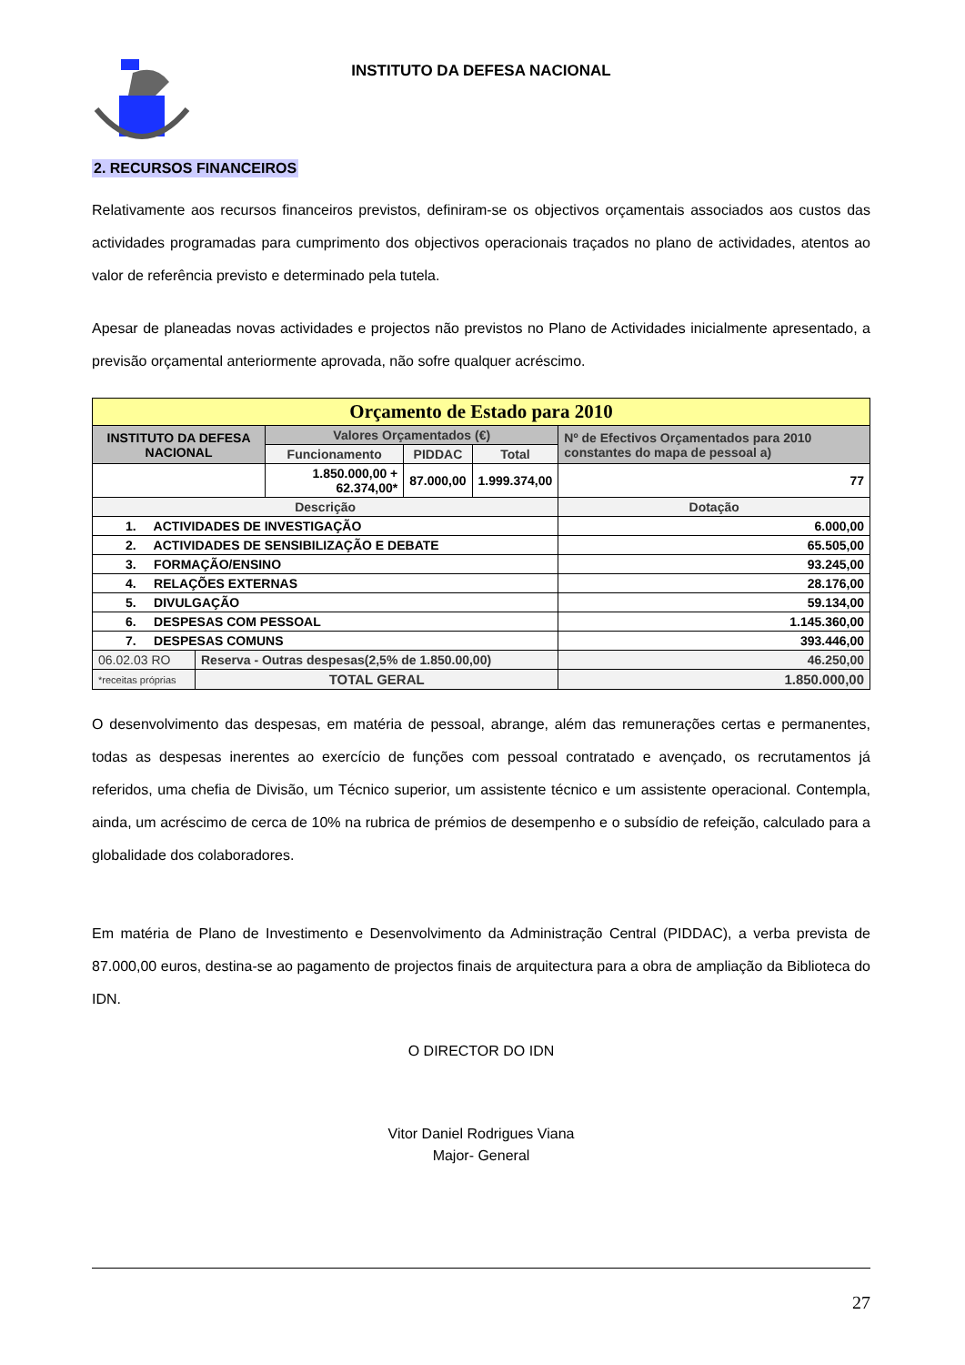INSTITUTO DA DEFESA NACIONAL
2. RECURSOS FINANCEIROS
Relativamente aos recursos financeiros previstos, definiram-se os objectivos orçamentais associados aos custos das actividades programadas para cumprimento dos objectivos operacionais traçados no plano de actividades, atentos ao valor de referência previsto e determinado pela tutela.
Apesar de planeadas novas actividades e projectos não previstos no Plano de Actividades inicialmente apresentado, a previsão orçamental anteriormente aprovada, não sofre qualquer acréscimo.
| Orçamento de Estado para 2010 | | | | | | |
| INSTITUTO DA DEFESA NACIONAL | | Valores Orçamentados (€) | | | Nº de Efectivos Orçamentados para 2010 constantes do mapa de pessoal a) | |
| | | Funcionamento | PIDDAC | Total | | |
| | | 1.850.000,00 + 62.374,00* | 87.000,00 | 1.999.374,00 | 77 | |
| Descrição | | | | | | Dotação |
| 1. ACTIVIDADES DE INVESTIGAÇÃO | | | | | | 6.000,00 |
| 2. ACTIVIDADES DE SENSIBILIZAÇÃO E DEBATE | | | | | | 65.505,00 |
| 3. FORMAÇÃO/ENSINO | | | | | | 93.245,00 |
| 4. RELAÇÕES EXTERNAS | | | | | | 28.176,00 |
| 5. DIVULGAÇÃO | | | | | | 59.134,00 |
| 6. DESPESAS COM PESSOAL | | | | | | 1.145.360,00 |
| 7. DESPESAS COMUNS | | | | | | 393.446,00 |
| 06.02.03 RO | Reserva - Outras despesas(2,5% de 1.850.00,00) | | | | | 46.250,00 |
| *receitas próprias | TOTAL GERAL | | | | | 1.850.000,00 |
O desenvolvimento das despesas, em matéria de pessoal, abrange, além das remunerações certas e permanentes, todas as despesas inerentes ao exercício de funções com pessoal contratado e avençado, os recrutamentos já referidos, uma chefia de Divisão, um Técnico superior, um assistente técnico e um assistente operacional. Contempla, ainda, um acréscimo de cerca de 10% na rubrica de prémios de desempenho e o subsídio de refeição, calculado para a globalidade dos colaboradores.
Em matéria de Plano de Investimento e Desenvolvimento da Administração Central (PIDDAC), a verba prevista de 87.000,00 euros, destina-se ao pagamento de projectos finais de arquitectura para a obra de ampliação da Biblioteca do IDN.
O DIRECTOR DO IDN
Vitor Daniel Rodrigues Viana
Major- General
27